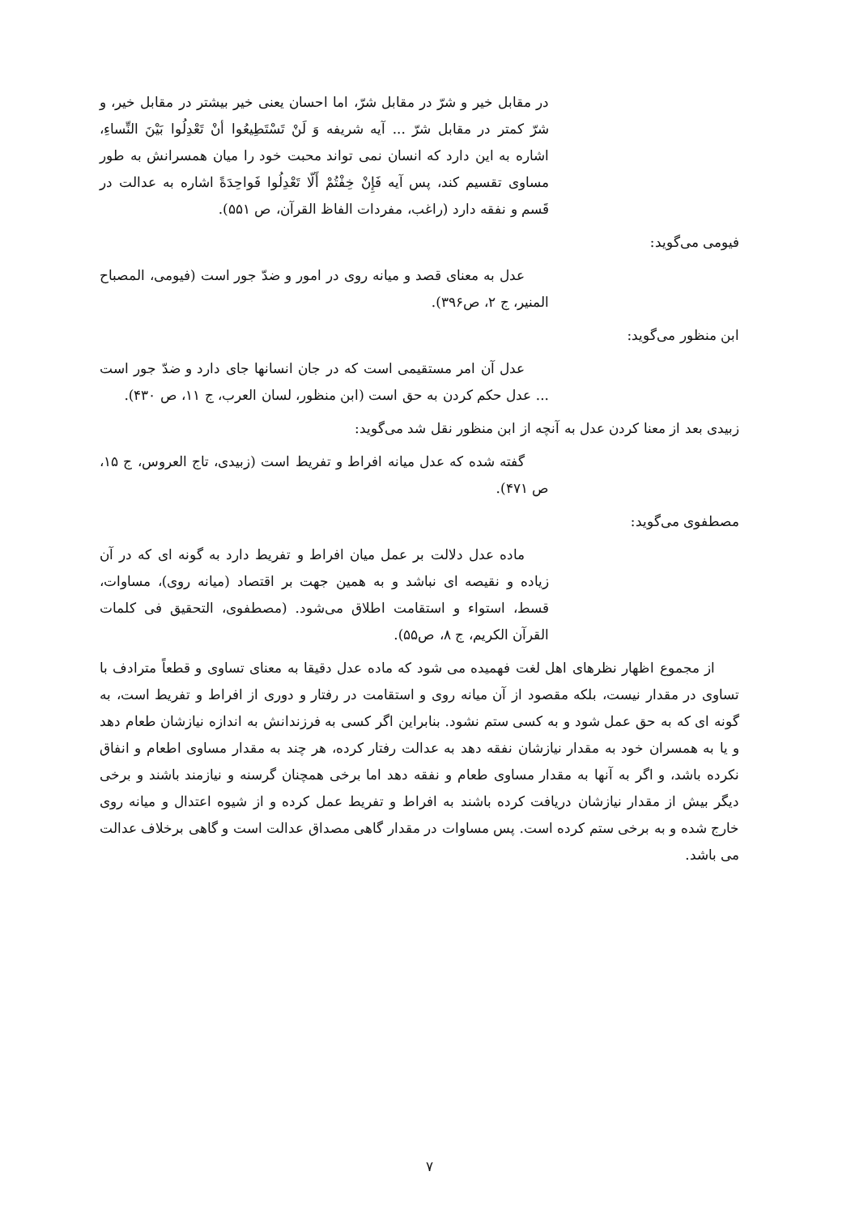در مقابل خیر و شرّ در مقابل شرّ، اما احسان یعنی خیر بیشتر در مقابل خیر، و شرّ کمتر در مقابل شرّ ... آیه شریفه وَ لَنْ تَسْتَطِیعُوا أنْ تَعْدِلُوا بَیْنَ النِّساءِ، اشاره به این دارد که انسان نمی تواند محبت خود را میان همسرانش به طور مساوی تقسیم کند، پس آیه فَإِنْ خِفْتُمْ أَلّا تَعْدِلُوا فَواحِدَةً اشاره به عدالت در قَسم و نفقه دارد (راغب، مفردات الفاظ القرآن، ص ۵۵۱).
فیومی می‌گوید:
عدل به معنای قصد و میانه روی در امور و ضدّ جور است (فیومی، المصباح المنیر، ج ۲، ص۳۹۶).
ابن منظور می‌گوید:
عدل آن امر مستقیمی است که در جان انسانها جای دارد و ضدّ جور است ... عدل حکم کردن به حق است (ابن منظور، لسان العرب، ج ۱۱، ص ۴۳۰).
زبیدی بعد از معنا کردن عدل به آنچه از ابن منظور نقل شد می‌گوید:
گفته شده که عدل میانه افراط و تفریط است (زبیدی، تاج العروس، ج ۱۵، ص ۴۷۱).
مصطفوی می‌گوید:
ماده عدل دلالت بر عمل میان افراط و تفریط دارد به گونه ای که در آن زیاده و نقیصه ای نباشد و به همین جهت بر اقتصاد (میانه روی)، مساوات، قسط، استواء و استقامت اطلاق می‌شود. (مصطفوی، التحقیق فی کلمات القرآن الکریم، ج ۸، ص۵۵).
از مجموع اظهار نظرهای اهل لغت فهمیده می شود که ماده عدل دقیقا به معنای تساوی و قطعاً مترادف با تساوی در مقدار نیست، بلکه مقصود از آن میانه روی و استقامت در رفتار و دوری از افراط و تفریط است، به گونه ای که به حق عمل شود و به کسی ستم نشود. بنابراین اگر کسی به فرزندانش به اندازه نیازشان طعام دهد و یا به همسران خود به مقدار نیازشان نفقه دهد به عدالت رفتار کرده، هر چند به مقدار مساوی اطعام و انفاق نکرده باشد، و اگر به آنها به مقدار مساوی طعام و نفقه دهد اما برخی همچنان گرسنه و نیازمند باشند و برخی دیگر بیش از مقدار نیازشان دریافت کرده باشند به افراط و تفریط عمل کرده و از شیوه اعتدال و میانه روی خارج شده و به برخی ستم کرده است. پس مساوات در مقدار گاهی مصداق عدالت است و گاهی برخلاف عدالت می باشد.
۷